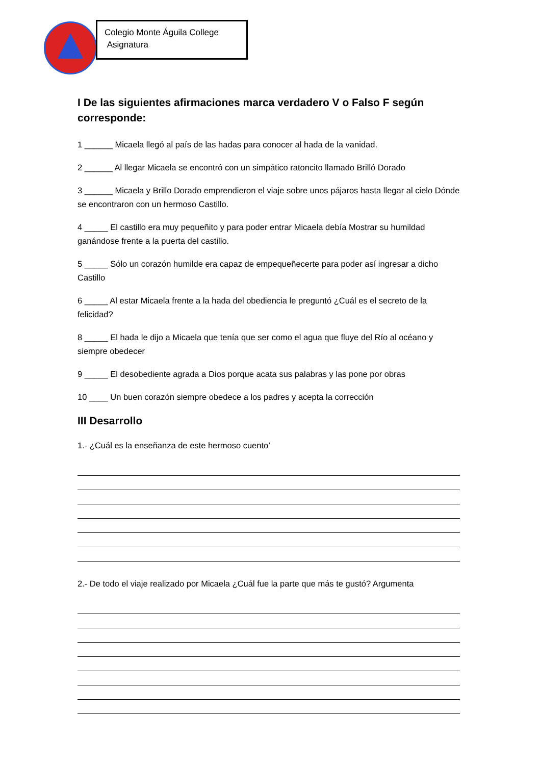Colegio Monte Águila College
Asignatura
I De las siguientes afirmaciones marca verdadero V o Falso F según corresponde:
1 ______ Micaela llegó al país de las hadas para conocer al hada de la vanidad.
2 ______ Al llegar Micaela se encontró con un simpático ratoncito llamado Brilló Dorado
3 ______ Micaela y Brillo Dorado emprendieron el viaje sobre unos pájaros hasta llegar al cielo Dónde se encontraron con un hermoso Castillo.
4 _____ El castillo era muy pequeñito y para poder entrar Micaela debía Mostrar su humildad ganándose frente a la puerta del castillo.
5 _____ Sólo un corazón humilde era capaz de empequeñecerte para poder así ingresar a dicho Castillo
6 _____ Al estar Micaela frente a la hada del obediencia le preguntó ¿Cuál es el secreto de la felicidad?
8 _____ El hada le dijo a Micaela que tenía que ser como el agua que fluye del Río al océano y siempre obedecer
9 _____ El desobediente agrada a Dios porque acata sus palabras y las pone por obras
10 ____ Un buen corazón siempre obedece a los padres y acepta la corrección
III Desarrollo
1.- ¿Cuál es la enseñanza de este hermoso cuento’
2.- De todo el viaje realizado por Micaela ¿Cuál fue la parte que más te gustó? Argumenta